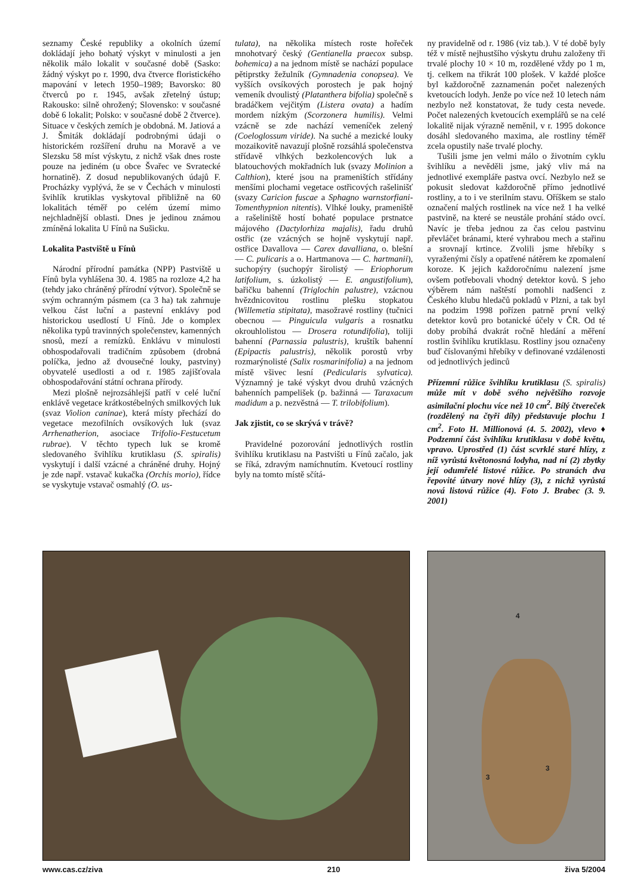seznamy České republiky a okolních území dokládají jeho bohatý výskyt v minulosti a jen několik málo lokalit v současné době (Sasko: žádný výskyt po r. 1990, dva čtverce floristického mapování v letech 1950–1989; Bavorsko: 80 čtverců po r. 1945, avšak zřetelný ústup; Rakousko: silně ohrožený; Slovensko: v současné době 6 lokalit; Polsko: v současné době 2 čtverce). Situace v českých zemích je obdobná. M. Jatiová a J. Šmiták dokládají podrobnými údaji o historickém rozšíření druhu na Moravě a ve Slezsku 58 míst výskytu, z nichž však dnes roste pouze na jediném (u obce Švařec ve Svratecké hornatině). Z dosud nepublikovaných údajů F. Procházky vyplývá, že se v Čechách v minulosti švihlík krutiklas vyskytoval přibližně na 60 lokalitách téměř po celém území mimo nejchladnější oblasti. Dnes je jedinou známou zmíněná lokalita U Fínů na Sušicku.
Lokalita Pastviště u Fínů
Národní přírodní památka (NPP) Pastviště u Fínů byla vyhlášena 30. 4. 1985 na rozloze 4,2 ha (tehdy jako chráněný přírodní výtvor). Společně se svým ochranným pásmem (ca 3 ha) tak zahrnuje velkou část luční a pastevní enklávy pod historickou usedlostí U Fínů. Jde o komplex několika typů travinných společenstev, kamenných snosů, mezí a remízků. Enklávu v minulosti obhospodařovali tradičním způsobem (drobná políčka, jedno až dvousečné louky, pastviny) obyvatelé usedlosti a od r. 1985 zajišťovala obhospodařování státní ochrana přírody.
Mezi plošně nejrozsáhlejší patří v celé luční enklávě vegetace krátkostébelných smilkových luk (svaz Violion caninae), která místy přechází do vegetace mezofilních ovsíkových luk (svaz Arrhenatherion, asociace Trifolio-Festucetum rubrae). V těchto typech luk se kromě sledovaného švihlíku krutiklasu (S. spiralis) vyskytují i další vzácné a chráněné druhy. Hojný je zde např. vstavač kukačka (Orchis morio), řídce se vyskytuje vstavač osmahlý (O. us-
tulata), na několika místech roste hořeček mnohotvarý český (Gentianella praecox subsp. bohemica) a na jednom místě se nachází populace pětiprstky žežulník (Gymnadenia conopsea). Ve vyšších ovsíkových porostech je pak hojný vemeník dvoulistý (Platanthera bifolia) společně s bradáčkem vejčitým (Listera ovata) a hadím mordem nízkým (Scorzonera humilis). Velmi vzácně se zde nachází vemeníček zelený (Coeloglossum viride). Na suché a mezické louky mozaikovitě navazují plošně rozsáhlá společenstva střídavě vlhkých bezkolencových luk a blatouchových mokřadních luk (svazy Molinion a Calthion), které jsou na prameništích střídány menšími plochami vegetace ostřicových rašelinišť (svazy Caricion fuscae a Sphagno warnstorfiani-Tomenthypnion nitentis). Vlhké louky, prameniště a rašeliniště hostí bohaté populace prstnatce májového (Dactylorhiza majalis), řadu druhů ostřic (ze vzácných se hojně vyskytují např. ostřice Davallova — Carex davalliana, o. blešní — C. pulicaris a o. Hartmanova — C. hartmanii), suchopýry (suchopýr širolistý — Eriophorum latifolium, s. úzkolistý — E. angustifolium), bařičku bahenní (Triglochin palustre), vzácnou hvězdnicovitou rostlinu plešku stopkatou (Willemetia stipitata), masožravé rostliny (tučnici obecnou — Pinguicula vulgaris a rosnatku okrouhlolistou — Drosera rotundifolia), toliji bahenní (Parnassia palustris), kruštík bahenní (Epipactis palustris), několik porostů vrby rozmarýnolisté (Salix rosmarinifolia) a na jednom místě všivec lesní (Pedicularis sylvatica). Významný je také výskyt dvou druhů vzácných bahenních pampelišek (p. bažinná — Taraxacum madidum a p. nezvěstná — T. trilobifolium).
Jak zjistit, co se skrývá v trávě?
Pravidelné pozorování jednotlivých rostlin švihlíku krutiklasu na Pastvišti u Fínů začalo, jak se říká, zdravým namíchnutím. Kvetoucí rostliny byly na tomto místě sčítá-
ny pravidelně od r. 1986 (viz tab.). V té době byly též v místě nejhustšího výskytu druhu založeny tři trvalé plochy 10 × 10 m, rozdělené vždy po 1 m, tj. celkem na třikrát 100 plošek. V každé plošce byl každoročně zaznamenán počet nalezených kvetoucích lodyh. Jenže po více než 10 letech nám nezbylo než konstatovat, že tudy cesta nevede. Počet nalezených kvetoucích exemplářů se na celé lokalitě nijak výrazně neměnil, v r. 1995 dokonce dosáhl sledovaného maxima, ale rostliny téměř zcela opustily naše trvalé plochy.
Tušili jsme jen velmi málo o životním cyklu švihlíku a nevěděli jsme, jaký vliv má na jednotlivé exempláře pastva ovcí. Nezbylo než se pokusit sledovat každoročně přímo jednotlivé rostliny, a to i ve sterilním stavu. Oříškem se stalo označení malých rostlinek na více než 1 ha velké pastvině, na které se neustále prohání stádo ovcí. Navíc je třeba jednou za čas celou pastvinu převláčet bránami, které vyhrabou mech a stařinu a srovnají krtince. Zvolili jsme hřebíky s vyraženými čísly a opatřené nátěrem ke zpomalení koroze. K jejich každoročnímu nalezení jsme ovšem potřebovali vhodný detektor kovů. S jeho výběrem nám naštěstí pomohli nadšenci z Českého klubu hledačů pokladů v Plzni, a tak byl na podzim 1998 pořízen patrně první velký detektor kovů pro botanické účely v ČR. Od té doby probíhá dvakrát ročně hledání a měření rostlin švihlíku krutiklasu. Rostliny jsou označeny buď číslovanými hřebíky v definované vzdálenosti od jednotlivých jedinců
Přízemní růžice švihlíku krutiklasu (S. spiralis) může mít v době svého největšího rozvoje asimilační plochu více než 10 cm<sup>2</sup>. Bílý čtvereček (rozdělený na čtyři díly) představuje plochu 1 cm<sup>2</sup>. Foto H. Millionová (4. 5. 2002), vlevo ♦ Podzemní část švihlíku krutiklasu v době květu, vpravo. Uprostřed (1) část scvrklé staré hlízy, z níž vyrůstá květonosná lodyha, nad ní (2) zbytky její odumřelé listové růžice. Po stranách dva řepovité útvary nové hlízy (3), z nichž vyrůstá nová listová růžice (4). Foto J. Brabec (3. 9. 2001)
4
3
3
www.cas.cz/ziva 210 živa 5/2004